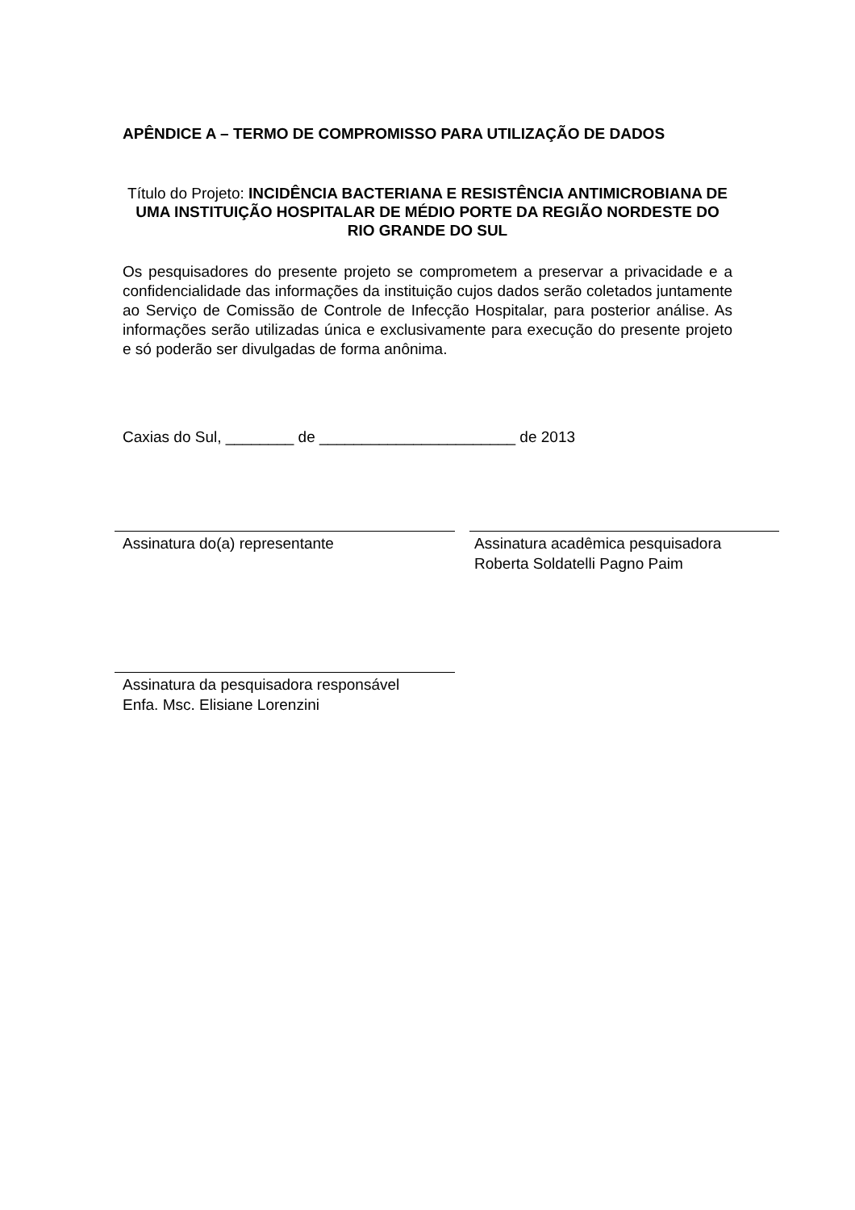APÊNDICE A – TERMO DE COMPROMISSO PARA UTILIZAÇÃO DE DADOS
Título do Projeto: INCIDÊNCIA BACTERIANA E RESISTÊNCIA ANTIMICROBIANA DE UMA INSTITUIÇÃO HOSPITALAR DE MÉDIO PORTE DA REGIÃO NORDESTE DO RIO GRANDE DO SUL
Os pesquisadores do presente projeto se comprometem a preservar a privacidade e a confidencialidade das informações da instituição cujos dados serão coletados juntamente ao Serviço de Comissão de Controle de Infecção Hospitalar, para posterior análise. As informações serão utilizadas única e exclusivamente para execução do presente projeto e só poderão ser divulgadas de forma anônima.
Caxias do Sul, ________ de _______________________ de 2013
Assinatura do(a) representante
Assinatura acadêmica pesquisadora
Roberta Soldatelli Pagno Paim
Assinatura da pesquisadora responsável
Enfa. Msc. Elisiane Lorenzini